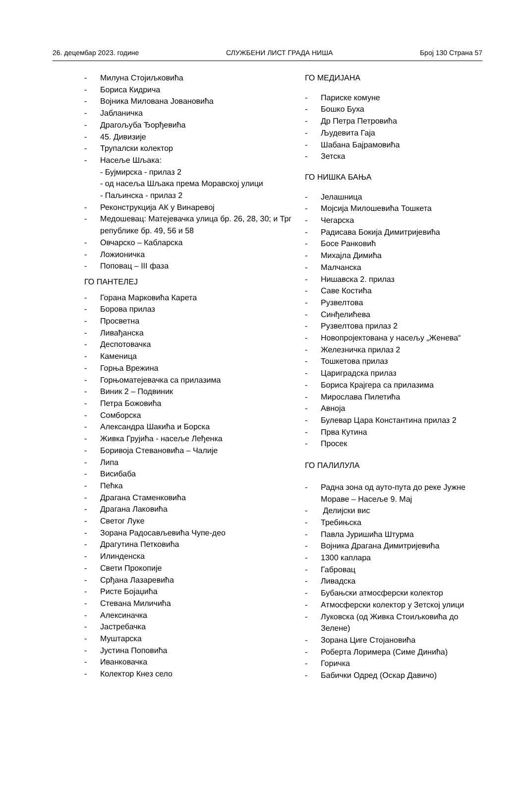26. децембар 2023. године СЛУЖБЕНИ ЛИСТ ГРАДА НИША Број 130 Страна 57
- Милуна Стојиљковића
- Бориса Кидрича
- Војника Милована Јовановића
- Јабланичка
- Драгољуба Ђорђевића
- 45. Дивизије
- Трупалски колектор
- Насеље Шљака:
- Бујмирска - прилаз 2
- од насеља Шљака према Моравској улици
- Паљинска - прилаз 2
- Реконструкција АК у Винаревој
- Медошевац: Матејевачка улица бр. 26, 28, 30; и Трг републике бр. 49, 56 и 58
- Овчарско – Кабларска
- Ложионичка
- Поповац – III фаза
ГО ПАНТЕЛЕЈ
- Горана Марковића Карета
- Борова прилаз
- Просветна
- Ливађанска
- Деспотовачка
- Каменица
- Горња Врежина
- Горњоматејевачка са прилазима
- Виник 2 – Подвиник
- Петра Божовића
- Сомборска
- Александра Шакића и Борска
- Живка Грујића - насеље Леђенка
- Боривоја Стевановића – Чалије
- Липа
- Висибаба
- Пећка
- Драгана Стаменковића
- Драгана Лаковића
- Светог Луке
- Зорана Радосављевића Чупе-део
- Драгутина Петковића
- Илинденска
- Свети Прокопије
- Срђана Лазаревића
- Ристе Бојаџића
- Стевана Миличића
- Алексиначка
- Јастребачка
- Муштарска
- Јустина Поповића
- Иванковачка
- Колектор Кнез село
ГО МЕДИЈАНА
- Париске комуне
- Бошко Буха
- Др Петра Петровића
- Људевита Гаја
- Шабана Бајрамовића
- Зетска
ГО НИШКА БАЊА
- Јелашница
- Мојсија Милошевића Тошкета
- Чегарска
- Радисава Бокија Димитријевића
- Босе Ранковић
- Михајла Димића
- Малчанска
- Нишавска 2. прилаз
- Саве Костића
- Рузвелтова
- Синђелићева
- Рузвелтова прилаз 2
- Новопројектована у насељу „Женева“
- Железничка прилаз 2
- Тошкетова прилаз
- Цариградска прилаз
- Бориса Крајгера са прилазима
- Мирослава Пилетића
- Авноја
- Булевар Цара Константина прилаз 2
- Прва Кутина
- Просек
ГО ПАЛИЛУЛА
- Радна зона од ауто-пута до реке Јужне Мораве – Насеље 9. Мај
- Делијски вис
- Требињска
- Павла Јуришића Штурма
- Војника Драгана Димитријевића
- 1300 каплара
- Габровац
- Ливадска
- Бубањски атмосферски колектор
- Атмосферски колектор у Зетској улици
- Луковска (од Живка Стоиљковића до Зелене)
- Зорана Циге Стојановића
- Роберта Лоримера (Симе Динића)
- Горичка
- Бабички Одред (Оскар Давичо)